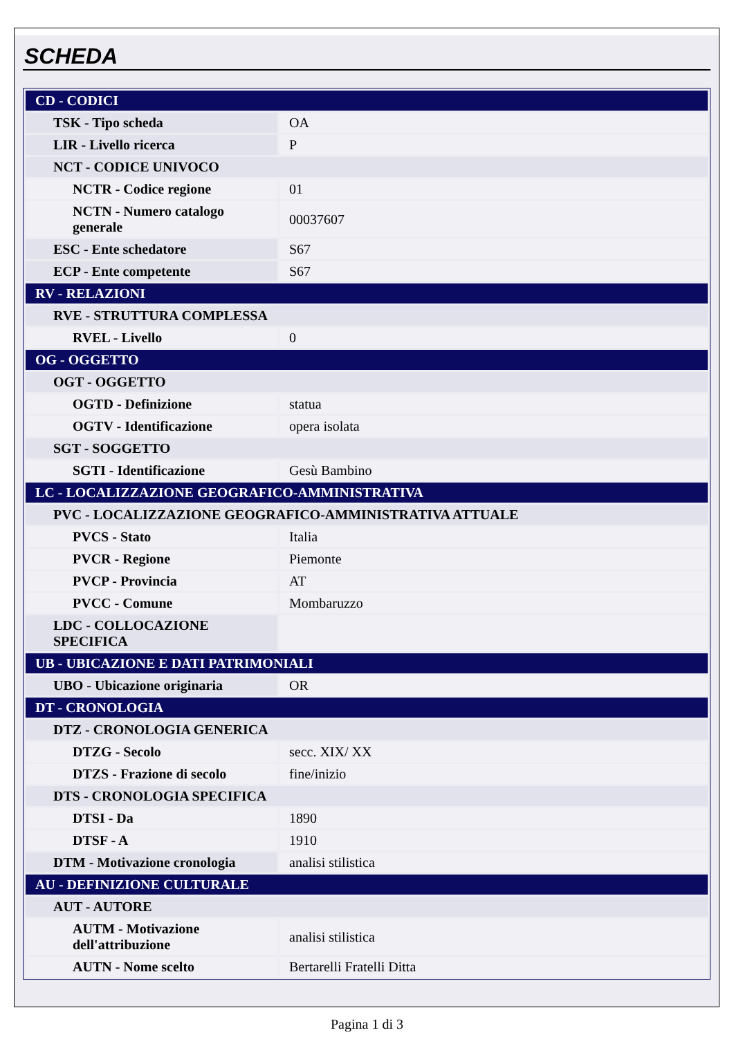SCHEDA
| CD - CODICI | |
| TSK - Tipo scheda | OA |
| LIR - Livello ricerca | P |
| NCT - CODICE UNIVOCO | |
| NCTR - Codice regione | 01 |
| NCTN - Numero catalogo generale | 00037607 |
| ESC - Ente schedatore | S67 |
| ECP - Ente competente | S67 |
| RV - RELAZIONI | |
| RVE - STRUTTURA COMPLESSA | |
| RVEL - Livello | 0 |
| OG - OGGETTO | |
| OGT - OGGETTO | |
| OGTD - Definizione | statua |
| OGTV - Identificazione | opera isolata |
| SGT - SOGGETTO | |
| SGTI - Identificazione | Gesù Bambino |
| LC - LOCALIZZAZIONE GEOGRAFICO-AMMINISTRATIVA | |
| PVC - LOCALIZZAZIONE GEOGRAFICO-AMMINISTRATIVA ATTUALE | |
| PVCS - Stato | Italia |
| PVCR - Regione | Piemonte |
| PVCP - Provincia | AT |
| PVCC - Comune | Mombaruzzo |
| LDC - COLLOCAZIONE SPECIFICA | |
| UB - UBICAZIONE E DATI PATRIMONIALI | |
| UBO - Ubicazione originaria | OR |
| DT - CRONOLOGIA | |
| DTZ - CRONOLOGIA GENERICA | |
| DTZG - Secolo | secc. XIX/ XX |
| DTZS - Frazione di secolo | fine/inizio |
| DTS - CRONOLOGIA SPECIFICA | |
| DTSI - Da | 1890 |
| DTSF - A | 1910 |
| DTM - Motivazione cronologia | analisi stilistica |
| AU - DEFINIZIONE CULTURALE | |
| AUT - AUTORE | |
| AUTM - Motivazione dell'attribuzione | analisi stilistica |
| AUTN - Nome scelto | Bertarelli Fratelli Ditta |
Pagina 1 di 3